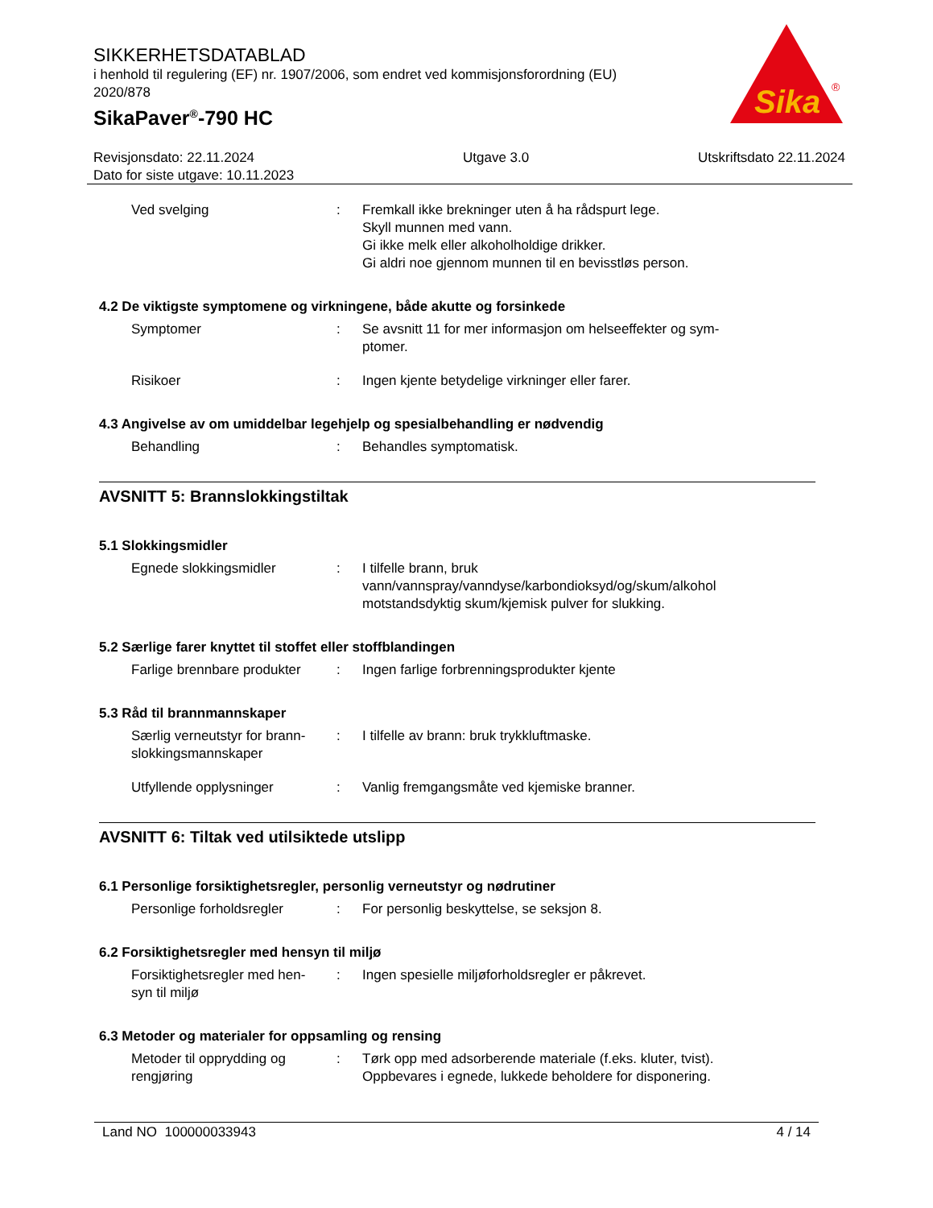SIKKERHETSDATABLAD
i henhold til regulering (EF) nr. 1907/2006, som endret ved kommisjonsforordning (EU) 2020/878
SikaPaver<sup>®</sup>-790 HC
Sika
®
Revisjonsdato: 22.11.2024
Dato for siste utgave: 10.11.2023
Utgave 3.0 Utskriftsdato 22.11.2024
Ved svelging : Fremkall ikke brekninger uten å ha rådspurt lege.
Skyll munnen med vann.
Gi ikke melk eller alkoholholdige drikker.
Gi aldri noe gjennom munnen til en bevisstløs person.
4.2 De viktigste symptomene og virkningene, både akutte og forsinkede
Symptomer : Se avsnitt 11 for mer informasjon om helseeffekter og sym-
ptomer.
Risikoer : Ingen kjente betydelige virkninger eller farer.
4.3 Angivelse av om umiddelbar legehjelp og spesialbehandling er nødvendig
Behandling : Behandles symptomatisk.
AVSNITT 5: Brannslokkingstiltak
5.1 Slokkingsmidler
Egnede slokkingsmidler : I tilfelle brann, bruk vann/vannspray/vanndyse/karbondioksyd/og/skum/alkohol motstandsdyktig skum/kjemisk pulver for slukking.
5.2 Særlige farer knyttet til stoffet eller stoffblandingen
Farlige brennbare produkter
: Ingen farlige forbrenningsprodukter kjente
5.3 Råd til brannmannskaper
Særlig verneutstyr for brann-
slokkingsmannskaper
: I tilfelle av brann: bruk trykkluftmaske.
Utfyllende opplysninger : Vanlig fremgangsmåte ved kjemiske branner.
AVSNITT 6: Tiltak ved utilsiktede utslipp
6.1 Personlige forsiktighetsregler, personlig verneutstyr og nødrutiner
Personlige forholdsregler : For personlig beskyttelse, se seksjon 8.
6.2 Forsiktighetsregler med hensyn til miljø
Forsiktighetsregler med hen-
syn til miljø
: Ingen spesielle miljøforholdsregler er påkrevet.
6.3 Metoder og materialer for oppsamling og rensing
Metoder til opprydding og
rengjøring
: Tørk opp med adsorberende materiale (f.eks. kluter, tvist).
Oppbevares i egnede, lukkede beholdere for disponering.
Land NO 100000033943 4 / 14